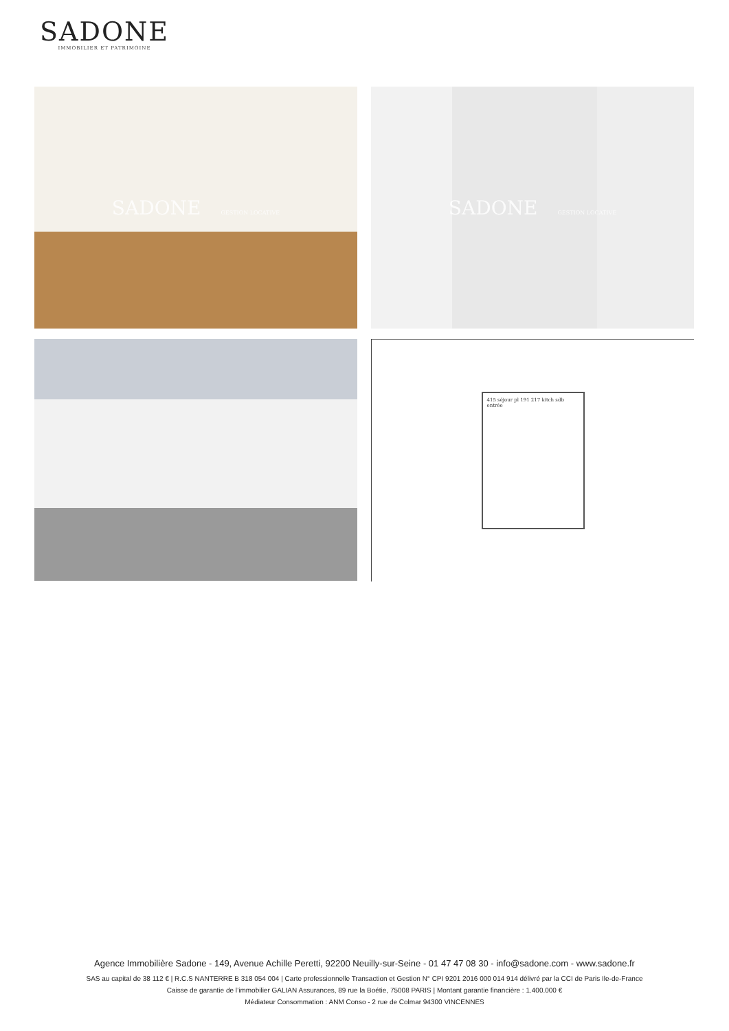SADONE
IMMOBILIER ET PATRIMOINE
SADONE GESTION LOCATIVE
SADONE GESTION LOCATIVE
415 séjour pl 191 217 kitch sdb entrée
Agence Immobilière Sadone - 149, Avenue Achille Peretti, 92200 Neuilly-sur-Seine - 01 47 47 08 30 - info@sadone.com - www.sadone.fr
SAS au capital de 38 112 € | R.C.S NANTERRE B 318 054 004 | Carte professionnelle Transaction et Gestion N° CPI 9201 2016 000 014 914 délivré par la CCI de Paris Ile-de-France
Caisse de garantie de l’immobilier GALIAN Assurances, 89 rue la Boétie, 75008 PARIS | Montant garantie financière : 1.400.000 €
Médiateur Consommation : ANM Conso - 2 rue de Colmar 94300 VINCENNES